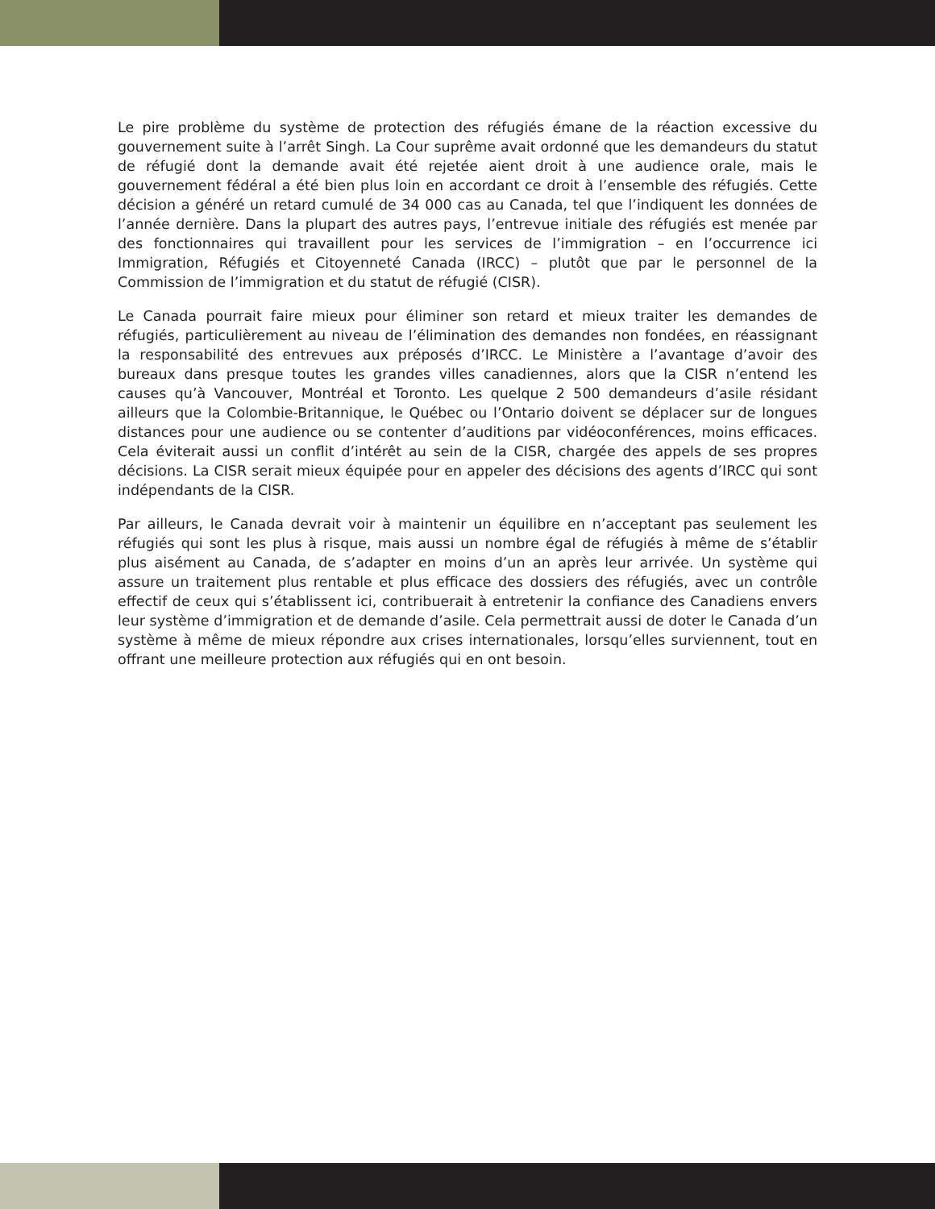Le pire problème du système de protection des réfugiés émane de la réaction excessive du gouvernement suite à l’arrêt Singh. La Cour suprême avait ordonné que les demandeurs du statut de réfugié dont la demande avait été rejetée aient droit à une audience orale, mais le gouvernement fédéral a été bien plus loin en accordant ce droit à l’ensemble des réfugiés. Cette décision a généré un retard cumulé de 34 000 cas au Canada, tel que l’indiquent les données de l’année dernière. Dans la plupart des autres pays, l’entrevue initiale des réfugiés est menée par des fonctionnaires qui travaillent pour les services de l’immigration – en l’occurrence ici Immigration, Réfugiés et Citoyenneté Canada (IRCC) – plutôt que par le personnel de la Commission de l’immigration et du statut de réfugié (CISR).
Le Canada pourrait faire mieux pour éliminer son retard et mieux traiter les demandes de réfugiés, particulièrement au niveau de l’élimination des demandes non fondées, en réassignant la responsabilité des entrevues aux préposés d’IRCC. Le Ministère a l’avantage d’avoir des bureaux dans presque toutes les grandes villes canadiennes, alors que la CISR n’entend les causes qu’à Vancouver, Montréal et Toronto. Les quelque 2 500 demandeurs d’asile résidant ailleurs que la Colombie-Britannique, le Québec ou l’Ontario doivent se déplacer sur de longues distances pour une audience ou se contenter d’auditions par vidéoconférences, moins efficaces. Cela éviterait aussi un conflit d’intérêt au sein de la CISR, chargée des appels de ses propres décisions. La CISR serait mieux équipée pour en appeler des décisions des agents d’IRCC qui sont indépendants de la CISR.
Par ailleurs, le Canada devrait voir à maintenir un équilibre en n’acceptant pas seulement les réfugiés qui sont les plus à risque, mais aussi un nombre égal de réfugiés à même de s’établir plus aisément au Canada, de s’adapter en moins d’un an après leur arrivée. Un système qui assure un traitement plus rentable et plus efficace des dossiers des réfugiés, avec un contrôle effectif de ceux qui s’établissent ici, contribuerait à entretenir la confiance des Canadiens envers leur système d’immigration et de demande d’asile. Cela permettrait aussi de doter le Canada d’un système à même de mieux répondre aux crises internationales, lorsqu’elles surviennent, tout en offrant une meilleure protection aux réfugiés qui en ont besoin.